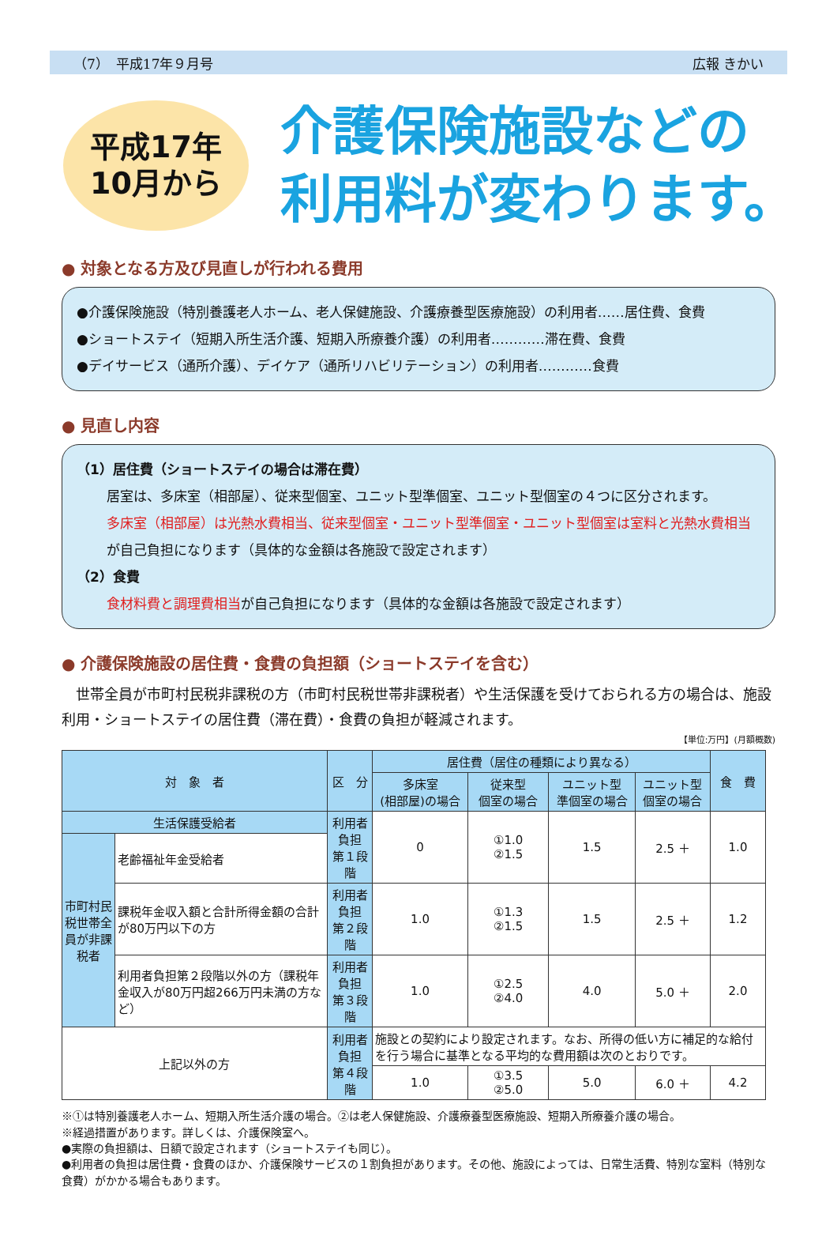（7）　平成17年９月号 広報 きかい
平成17年
10月から
介護保険施設などの
利用料が変わります。
● 対象となる方及び見直しが行われる費用
●介護保険施設（特別養護老人ホーム、老人保健施設、介護療養型医療施設）の利用者……居住費、食費
●ショートステイ（短期入所生活介護、短期入所療養介護）の利用者…………滞在費、食費
●デイサービス（通所介護）、デイケア（通所リハビリテーション）の利用者…………食費
● 見直し内容
（1）居住費（ショートステイの場合は滞在費）
居室は、多床室（相部屋）、従来型個室、ユニット型準個室、ユニット型個室の４つに区分されます。
多床室（相部屋）は光熱水費相当、従来型個室・ユニット型準個室・ユニット型個室は室料と光熱水費相当が自己負担になります（具体的な金額は各施設で設定されます）
（2）食費
食材料費と調理費相当が自己負担になります（具体的な金額は各施設で設定されます）
● 介護保険施設の居住費・食費の負担額（ショートステイを含む）
世帯全員が市町村民税非課税の方（市町村民税世帯非課税者）や生活保護を受けておられる方の場合は、施設利用・ショートステイの居住費（滞在費）・食費の負担が軽減されます。
【単位:万円】(月額概数)
| 対 象 者 | | 区 分 | 居住費（居住の種類により異なる） | | | | 食 費 |
| --- | --- | --- | --- | --- | --- | --- | --- |
| | | | 多床室 (相部屋)の場合 | 従来型 個室の場合 | ユニット型 準個室の場合 | ユニット型 個室の場合 | |
| 生活保護受給者 | | 利用者負担 第１段階 | 0 | ①1.0 ②1.5 | 1.5 | 2.5 ＋ | 1.0 |
| 市町村民税世帯全員が非課税者 | 老齢福祉年金受給者 | | | | | | |
| | 課税年金収入額と合計所得金額の合計が80万円以下の方 | 利用者負担 第２段階 | 1.0 | ①1.3 ②1.5 | 1.5 | 2.5 ＋ | 1.2 |
| | 利用者負担第２段階以外の方（課税年金収入が80万円超266万円未満の方など） | 利用者負担 第３段階 | 1.0 | ①2.5 ②4.0 | 4.0 | 5.0 ＋ | 2.0 |
| 上記以外の方 | | 利用者負担 第４段階 | 施設との契約により設定されます。なお、所得の低い方に補足的な給付を行う場合に基準となる平均的な費用額は次のとおりです。 | | | | |
| | | | 1.0 | ①3.5 ②5.0 | 5.0 | 6.0 ＋ | 4.2 |
※①は特別養護老人ホーム、短期入所生活介護の場合。②は老人保健施設、介護療養型医療施設、短期入所療養介護の場合。
※経過措置があります。詳しくは、介護保険室へ。
●実際の負担額は、日額で設定されます（ショートステイも同じ）。
●利用者の負担は居住費・食費のほか、介護保険サービスの１割負担があります。その他、施設によっては、日常生活費、特別な室料（特別な食費）がかかる場合もあります。